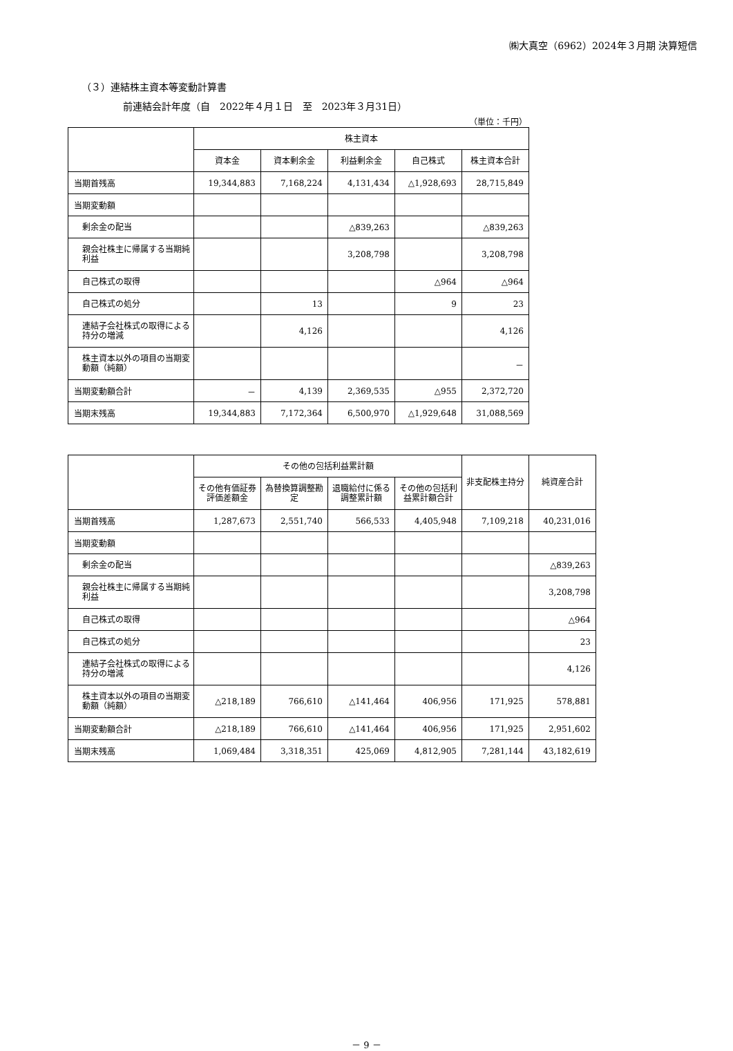㈱大真空（6962）2024年３月期 決算短信
（３）連結株主資本等変動計算書
前連結会計年度（自　2022年４月１日　至　2023年３月31日）
（単位：千円）
| | 株主資本 | | | | |
| --- | --- | --- | --- | --- | --- |
| | 資本金 | 資本剰余金 | 利益剰余金 | 自己株式 | 株主資本合計 |
| 当期首残高 | 19,344,883 | 7,168,224 | 4,131,434 | △1,928,693 | 28,715,849 |
| 当期変動額 | | | | | |
| 剰余金の配当 | | | △839,263 | | △839,263 |
| 親会社株主に帰属する当期純利益 | | | 3,208,798 | | 3,208,798 |
| 自己株式の取得 | | | | △964 | △964 |
| 自己株式の処分 | | 13 | | 9 | 23 |
| 連結子会社株式の取得による持分の増減 | | 4,126 | | | 4,126 |
| 株主資本以外の項目の当期変動額（純額） | | | | | － |
| 当期変動額合計 | － | 4,139 | 2,369,535 | △955 | 2,372,720 |
| 当期末残高 | 19,344,883 | 7,172,364 | 6,500,970 | △1,929,648 | 31,088,569 |
| | その他の包括利益累計額 | | | | 非支配株主持分 | 純資産合計 |
| --- | --- | --- | --- | --- | --- | --- |
| | その他有価証券評価差額金 | 為替換算調整勘定 | 退職給付に係る調整累計額 | その他の包括利益累計額合計 | | |
| 当期首残高 | 1,287,673 | 2,551,740 | 566,533 | 4,405,948 | 7,109,218 | 40,231,016 |
| 当期変動額 | | | | | | |
| 剰余金の配当 | | | | | | △839,263 |
| 親会社株主に帰属する当期純利益 | | | | | | 3,208,798 |
| 自己株式の取得 | | | | | | △964 |
| 自己株式の処分 | | | | | | 23 |
| 連結子会社株式の取得による持分の増減 | | | | | | 4,126 |
| 株主資本以外の項目の当期変動額（純額） | △218,189 | 766,610 | △141,464 | 406,956 | 171,925 | 578,881 |
| 当期変動額合計 | △218,189 | 766,610 | △141,464 | 406,956 | 171,925 | 2,951,602 |
| 当期末残高 | 1,069,484 | 3,318,351 | 425,069 | 4,812,905 | 7,281,144 | 43,182,619 |
－ 9 －